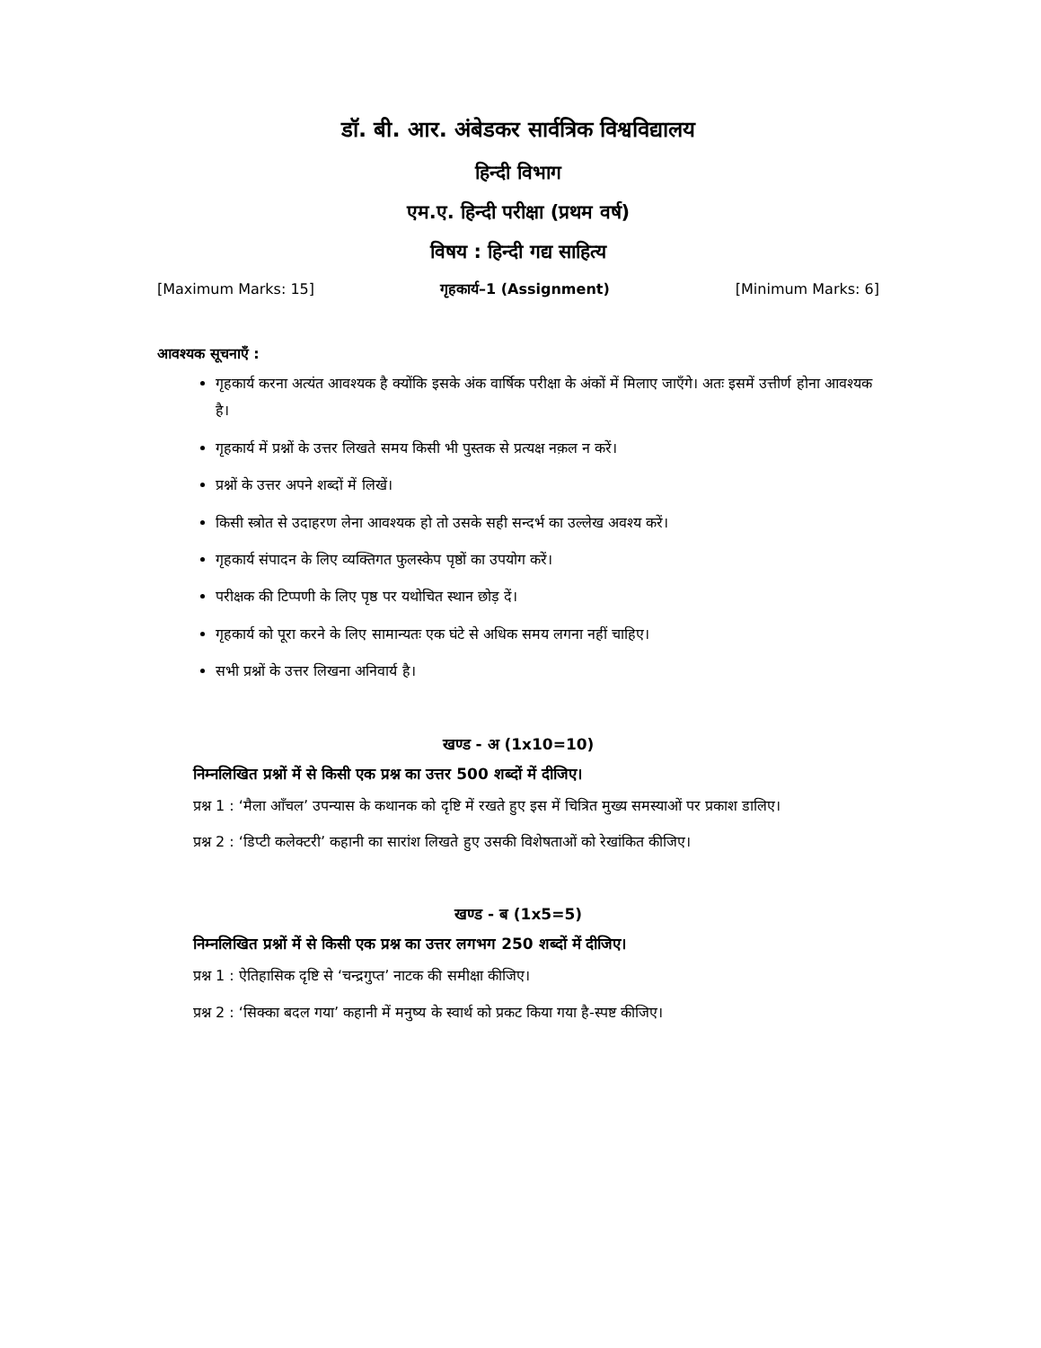डॉ. बी. आर. अंबेडकर सार्वत्रिक विश्वविद्यालय
हिन्दी विभाग
एम.ए. हिन्दी परीक्षा (प्रथम वर्ष)
विषय : हिन्दी गद्य साहित्य
[Maximum Marks: 15] गृहकार्य–1 (Assignment) [Minimum Marks: 6]
आवश्यक सूचनाएँ :
गृहकार्य करना अत्यंत आवश्यक है क्योंकि इसके अंक वार्षिक परीक्षा के अंकों में मिलाए जाएँगे। अतः इसमें उत्तीर्ण होना आवश्यक है।
गृहकार्य में प्रश्नों के उत्तर लिखते समय किसी भी पुस्तक से प्रत्यक्ष नक़ल न करें।
प्रश्नों के उत्तर अपने शब्दों में लिखें।
किसी स्त्रोत से उदाहरण लेना आवश्यक हो तो उसके सही सन्दर्भ का उल्लेख अवश्य करें।
गृहकार्य संपादन के लिए व्यक्तिगत फुलस्केप पृष्ठों का उपयोग करें।
परीक्षक की टिप्पणी के लिए पृष्ठ पर यथोचित स्थान छोड़ दें।
गृहकार्य को पूरा करने के लिए सामान्यतः एक घंटे से अधिक समय लगना नहीं चाहिए।
सभी प्रश्नों के उत्तर लिखना अनिवार्य है।
खण्ड - अ (1x10=10)
निम्नलिखित प्रश्नों में से किसी एक प्रश्न का उत्तर 500 शब्दों में दीजिए।
प्रश्न 1 : ‘मैला आँचल’ उपन्यास के कथानक को दृष्टि में रखते हुए इस में चित्रित मुख्य समस्याओं पर प्रकाश डालिए।
प्रश्न 2 : ‘डिप्टी कलेक्टरी’ कहानी का सारांश लिखते हुए उसकी विशेषताओं को रेखांकित कीजिए।
खण्ड - ब (1x5=5)
निम्नलिखित प्रश्नों में से किसी एक प्रश्न का उत्तर लगभग 250 शब्दों में दीजिए।
प्रश्न 1 : ऐतिहासिक दृष्टि से ‘चन्द्रगुप्त’ नाटक की समीक्षा कीजिए।
प्रश्न 2 : ‘सिक्का बदल गया’ कहानी में मनुष्य के स्वार्थ को प्रकट किया गया है-स्पष्ट कीजिए।